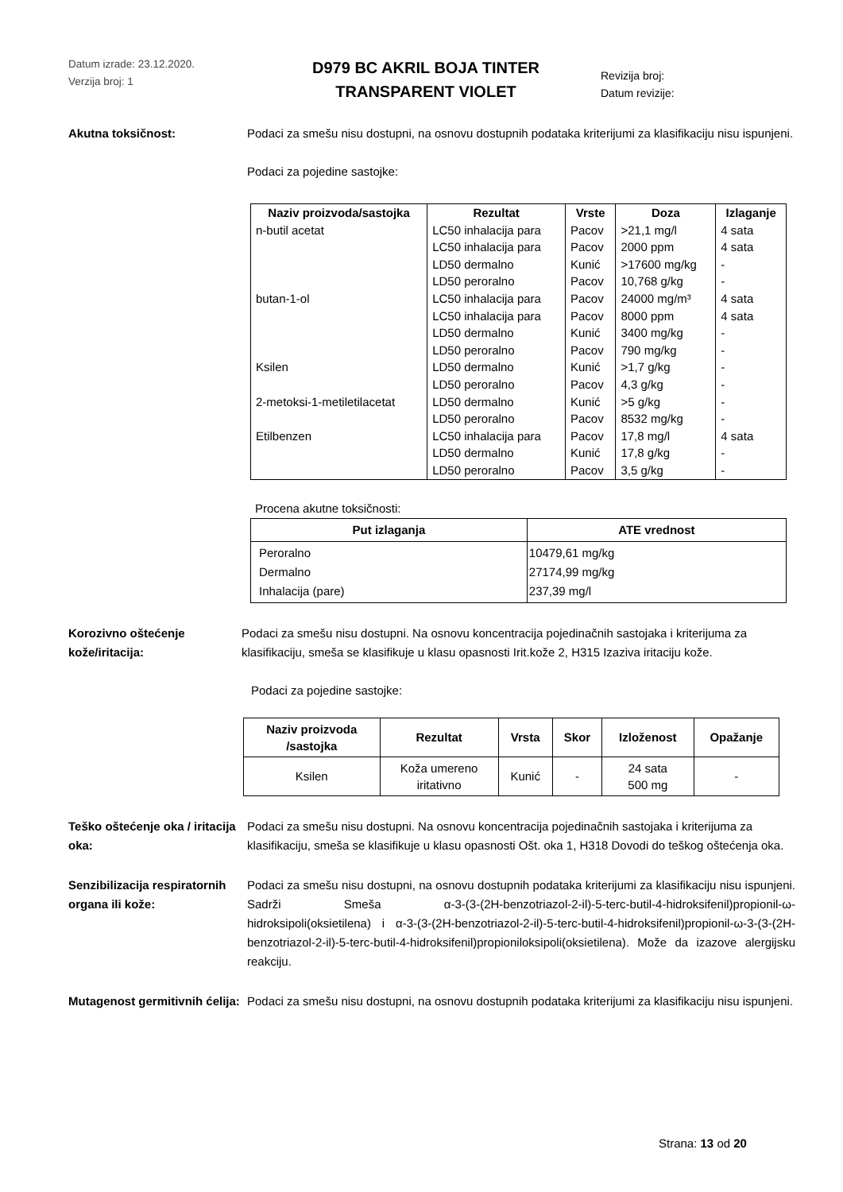Datum izrade: 23.12.2020.
Verzija broj: 1
D979 BC AKRIL BOJA TINTER
TRANSPARENT VIOLET
Revizija broj:
Datum revizije:
Akutna toksičnost: Podaci za smešu nisu dostupni, na osnovu dostupnih podataka kriterijumi za klasifikaciju nisu ispunjeni.
Podaci za pojedine sastojke:
| Naziv proizvoda/sastojka | Rezultat | Vrste | Doza | Izlaganje |
| --- | --- | --- | --- | --- |
| n-butil acetat | LC50 inhalacija para | Pacov | >21,1 mg/l | 4 sata |
| | LC50 inhalacija para | Pacov | 2000 ppm | 4 sata |
| | LD50 dermalno | Kunić | >17600 mg/kg | - |
| | LD50 peroralno | Pacov | 10,768 g/kg | - |
| butan-1-ol | LC50 inhalacija para | Pacov | 24000 mg/m³ | 4 sata |
| | LC50 inhalacija para | Pacov | 8000 ppm | 4 sata |
| | LD50 dermalno | Kunić | 3400 mg/kg | - |
| | LD50 peroralno | Pacov | 790 mg/kg | - |
| Ksilen | LD50 dermalno | Kunić | >1,7 g/kg | - |
| | LD50 peroralno | Pacov | 4,3 g/kg | - |
| 2-metoksi-1-metiletilacetat | LD50 dermalno | Kunić | >5 g/kg | - |
| | LD50 peroralno | Pacov | 8532 mg/kg | - |
| Etilbenzen | LC50 inhalacija para | Pacov | 17,8 mg/l | 4 sata |
| | LD50 dermalno | Kunić | 17,8 g/kg | - |
| | LD50 peroralno | Pacov | 3,5 g/kg | - |
Procena akutne toksičnosti:
| Put izlaganja | ATE vrednost |
| --- | --- |
| Peroralno Dermalno Inhalacija (pare) | 10479,61 mg/kg 27174,99 mg/kg 237,39 mg/l |
Korozivno oštećenje kože/iritacija:
Podaci za smešu nisu dostupni. Na osnovu koncentracija pojedinačnih sastojaka i kriterijuma za klasifikaciju, smeša se klasifikuje u klasu opasnosti Irit.kože 2, H315 Izaziva iritaciju kože.
Podaci za pojedine sastojke:
| Naziv proizvoda /sastojka | Rezultat | Vrsta | Skor | Izloženost | Opažanje |
| --- | --- | --- | --- | --- | --- |
| Ksilen | Koža umereno iritativno | Kunić | - | 24 sata 500 mg | - |
Teško oštećenje oka / iritacija oka:
Podaci za smešu nisu dostupni. Na osnovu koncentracija pojedinačnih sastojaka i kriterijuma za klasifikaciju, smeša se klasifikuje u klasu opasnosti Ošt. oka 1, H318 Dovodi do teškog oštećenja oka.
Senzibilizacija respiratornih organa ili kože:
Podaci za smešu nisu dostupni, na osnovu dostupnih podataka kriterijumi za klasifikaciju nisu ispunjeni. Sadrži Smeša α-3-(3-(2H-benzotriazol-2-il)-5-terc-butil-4-hidroksifenil)propionil-ω-hidroksipoli(oksietilena) i α-3-(3-(2H-benzotriazol-2-il)-5-terc-butil-4-hidroksifenil)propionil-ω-3-(3-(2H-benzotriazol-2-il)-5-terc-butil-4-hidroksifenil)propioniloksipoli(oksietilena). Može da izazove alergijsku reakciju.
Mutagenost germitivnih ćelija:
Podaci za smešu nisu dostupni, na osnovu dostupnih podataka kriterijumi za klasifikaciju nisu ispunjeni.
Strana: 13 od 20